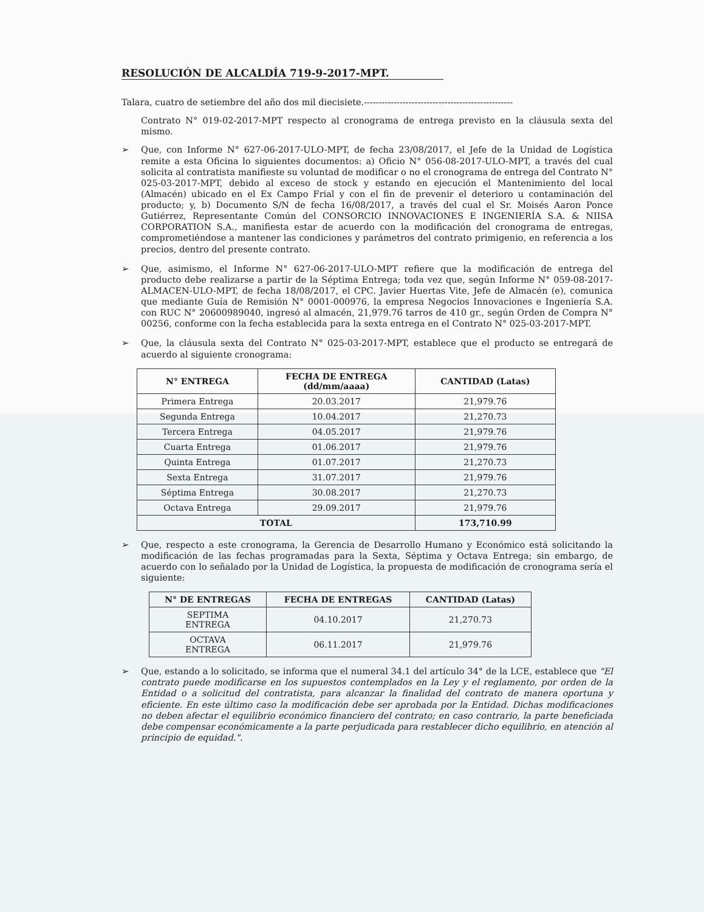RESOLUCIÓN DE ALCALDÍA 719-9-2017-MPT.
Talara, cuatro de setiembre del año dos mil diecisiete.--------------------------------------------------
Contrato N° 019-02-2017-MPT respecto al cronograma de entrega previsto en la cláusula sexta del mismo.
➢ Que, con Informe N° 627-06-2017-ULO-MPT, de fecha 23/08/2017, el Jefe de la Unidad de Logística remite a esta Oficina lo siguientes documentos: a) Oficio N° 056-08-2017-ULO-MPT, a través del cual solicita al contratista manifieste su voluntad de modificar o no el cronograma de entrega del Contrato N° 025-03-2017-MPT, debido al exceso de stock y estando en ejecución el Mantenimiento del local (Almacén) ubicado en el Ex Campo Frial y con el fin de prevenir el deterioro u contaminación del producto; y, b) Documento S/N de fecha 16/08/2017, a través del cual el Sr. Moisés Aaron Ponce Gutiérrez, Representante Común del CONSORCIO INNOVACIONES E INGENIERÍA S.A. & NIISA CORPORATION S.A., manifiesta estar de acuerdo con la modificación del cronograma de entregas, comprometiéndose a mantener las condiciones y parámetros del contrato primigenio, en referencia a los precios, dentro del presente contrato.
➢ Que, asimismo, el Informe N° 627-06-2017-ULO-MPT refiere que la modificación de entrega del producto debe realizarse a partir de la Séptima Entrega; toda vez que, según Informe N° 059-08-2017-ALMACEN-ULO-MPT, de fecha 18/08/2017, el CPC. Javier Huertas Vite, Jefe de Almacén (e), comunica que mediante Guía de Remisión N° 0001-000976, la empresa Negocios Innovaciones e Ingeniería S.A. con RUC N° 20600989040, ingresó al almacén, 21,979.76 tarros de 410 gr., según Orden de Compra N° 00256, conforme con la fecha establecida para la sexta entrega en el Contrato N° 025-03-2017-MPT.
➢ Que, la cláusula sexta del Contrato N° 025-03-2017-MPT, establece que el producto se entregará de acuerdo al siguiente cronograma:
| N° ENTREGA | FECHA DE ENTREGA (dd/mm/aaaa) | CANTIDAD (Latas) |
| --- | --- | --- |
| Primera Entrega | 20.03.2017 | 21,979.76 |
| Segunda Entrega | 10.04.2017 | 21,270.73 |
| Tercera Entrega | 04.05.2017 | 21,979.76 |
| Cuarta Entrega | 01.06.2017 | 21,979.76 |
| Quinta Entrega | 01.07.2017 | 21,270.73 |
| Sexta Entrega | 31.07.2017 | 21,979.76 |
| Séptima Entrega | 30.08.2017 | 21,270.73 |
| Octava Entrega | 29.09.2017 | 21,979.76 |
| TOTAL | | 173,710.99 |
➢ Que, respecto a este cronograma, la Gerencia de Desarrollo Humano y Económico está solicitando la modificación de las fechas programadas para la Sexta, Séptima y Octava Entrega; sin embargo, de acuerdo con lo señalado por la Unidad de Logística, la propuesta de modificación de cronograma sería el siguiente:
| N° DE ENTREGAS | FECHA DE ENTREGAS | CANTIDAD (Latas) |
| --- | --- | --- |
| SEPTIMA ENTREGA | 04.10.2017 | 21,270.73 |
| OCTAVA ENTREGA | 06.11.2017 | 21,979.76 |
➢ Que, estando a lo solicitado, se informa que el numeral 34.1 del artículo 34° de la LCE, establece que "El contrato puede modificarse en los supuestos contemplados en la Ley y el reglamento, por orden de la Entidad o a solicitud del contratista, para alcanzar la finalidad del contrato de manera oportuna y eficiente. En este último caso la modificación debe ser aprobada por la Entidad. Dichas modificaciones no deben afectar el equilibrio económico financiero del contrato; en caso contrario, la parte beneficiada debe compensar económicamente a la parte perjudicada para restablecer dicho equilibrio, en atención al principio de equidad.".